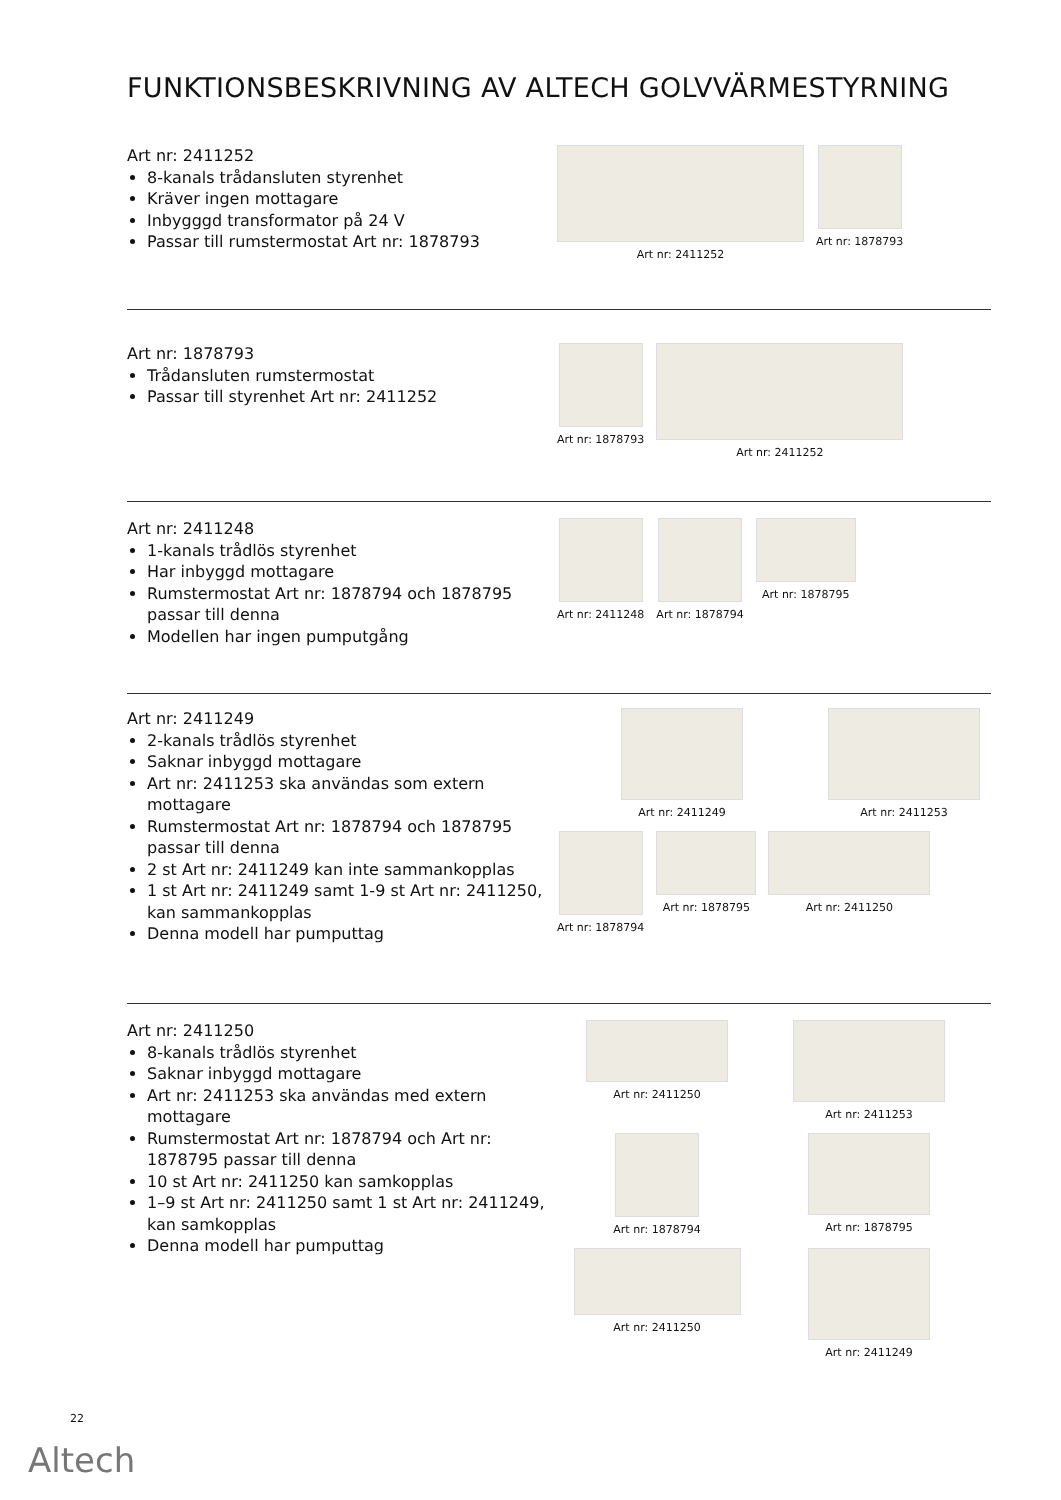FUNKTIONSBESKRIVNING AV ALTECH GOLVVÄRMESTYRNING
Art nr: 2411252
8-kanals trådansluten styrenhet
Kräver ingen mottagare
Inbygggd transformator på 24 V
Passar till rumstermostat Art nr: 1878793
Art nr: 2411252
Art nr: 1878793
Art nr: 1878793
Trådansluten rumstermostat
Passar till styrenhet Art nr: 2411252
Art nr: 1878793
Art nr: 2411252
Art nr: 2411248
1-kanals trådlös styrenhet
Har inbyggd mottagare
Rumstermostat Art nr: 1878794 och 1878795 passar till denna
Modellen har ingen pumputgång
Art nr: 2411248
Art nr: 1878794
Art nr: 1878795
Art nr: 2411249
2-kanals trådlös styrenhet
Saknar inbyggd mottagare
Art nr: 2411253 ska användas som extern mottagare
Rumstermostat Art nr: 1878794 och 1878795 passar till denna
2 st Art nr: 2411249 kan inte sammankopplas
1 st Art nr: 2411249 samt 1-9 st Art nr: 2411250, kan sammankopplas
Denna modell har pumputtag
Art nr: 2411249
Art nr: 2411253
Art nr: 1878794
Art nr: 1878795
Art nr: 2411250
Art nr: 2411250
8-kanals trådlös styrenhet
Saknar inbyggd mottagare
Art nr: 2411253 ska användas med extern mottagare
Rumstermostat Art nr: 1878794 och Art nr: 1878795 passar till denna
10 st Art nr: 2411250 kan samkopplas
1–9 st Art nr: 2411250 samt 1 st Art nr: 2411249, kan samkopplas
Denna modell har pumputtag
Art nr: 2411250
Art nr: 2411253
Art nr: 1878794
Art nr: 1878795
Art nr: 2411250
Art nr: 2411249
22
Altech